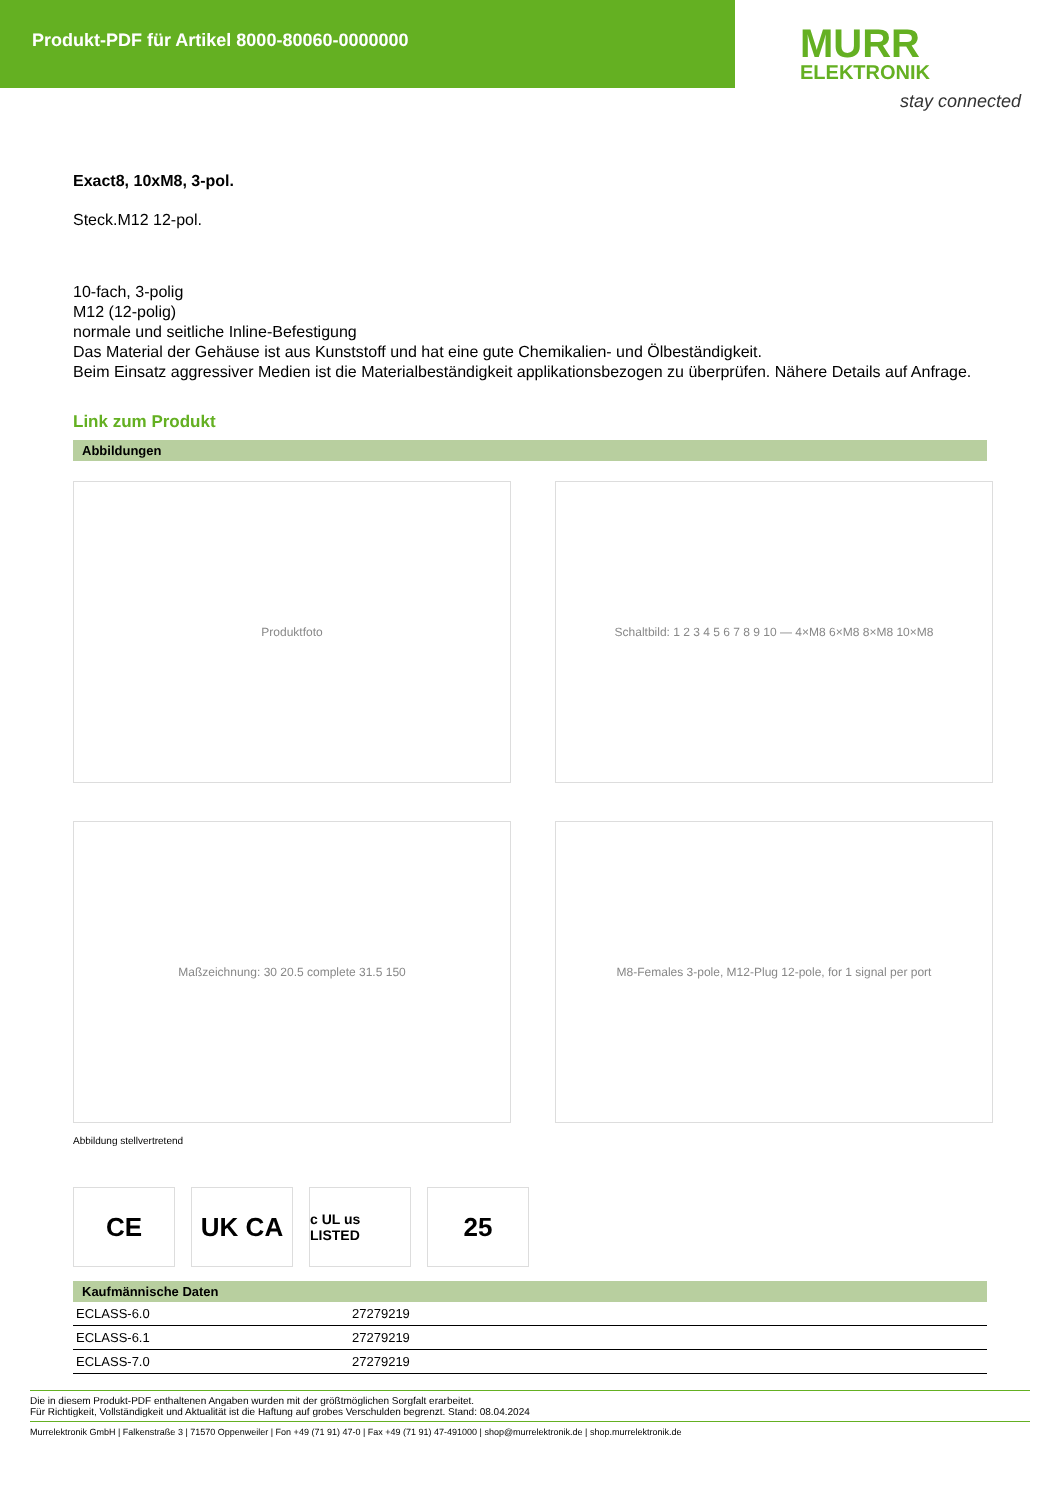Produkt-PDF für Artikel 8000-80060-0000000
MURR
ELEKTRONIK
stay connected
Exact8, 10xM8, 3-pol.
Steck.M12 12-pol.
10-fach, 3-polig
M12 (12-polig)
normale und seitliche Inline-Befestigung
Das Material der Gehäuse ist aus Kunststoff und hat eine gute Chemikalien- und Ölbeständigkeit.
Beim Einsatz aggressiver Medien ist die Materialbeständigkeit applikationsbezogen zu überprüfen. Nähere Details auf Anfrage.
Link zum Produkt
Abbildungen
Produktfoto
Schaltbild: 1 2 3 4 5 6 7 8 9 10 — 4×M8 6×M8 8×M8 10×M8
Maßzeichnung: 30 20.5 complete 31.5 150
M8-Females 3-pole, M12-Plug 12-pole, for 1 signal per port
Abbildung stellvertretend
CE UK CA
c UL us LISTED
25
Kaufmännische Daten
| ECLASS-6.0 | 27279219 |
| ECLASS-6.1 | 27279219 |
| ECLASS-7.0 | 27279219 |
Die in diesem Produkt-PDF enthaltenen Angaben wurden mit der größtmöglichen Sorgfalt erarbeitet.
Für Richtigkeit, Vollständigkeit und Aktualität ist die Haftung auf grobes Verschulden begrenzt. Stand: 08.04.2024
Murrelektronik GmbH | Falkenstraße 3 | 71570 Oppenweiler | Fon +49 (71 91) 47-0 | Fax +49 (71 91) 47-491000 | shop@murrelektronik.de | shop.murrelektronik.de